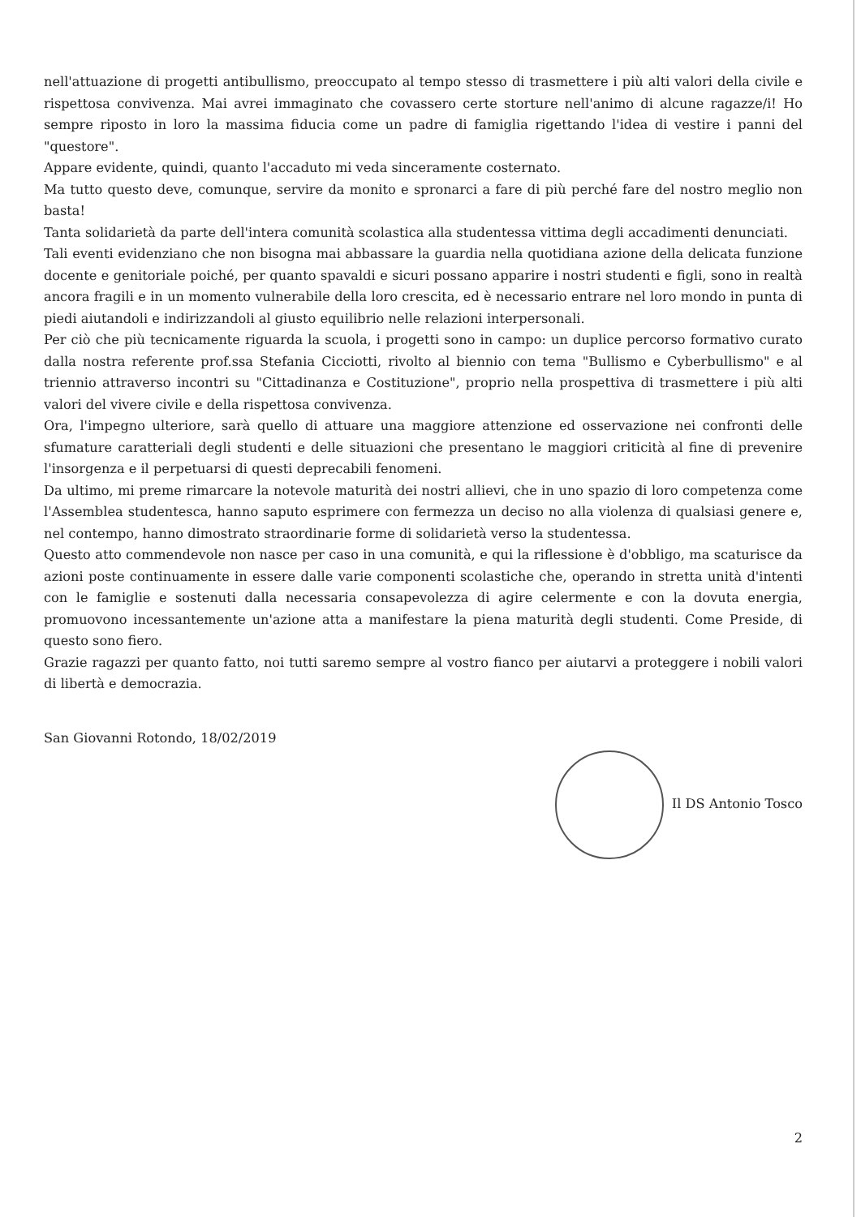nell'attuazione di progetti antibullismo, preoccupato al tempo stesso di trasmettere i più alti valori della civile e rispettosa convivenza. Mai avrei immaginato che covassero certe storture nell'animo di alcune ragazze/i! Ho sempre riposto in loro la massima fiducia come un padre di famiglia rigettando l'idea di vestire i panni del "questore".
Appare evidente, quindi, quanto l'accaduto mi veda sinceramente costernato.
Ma tutto questo deve, comunque, servire da monito e spronarci a fare di più perché fare del nostro meglio non basta!
Tanta solidarietà da parte dell'intera comunità scolastica alla studentessa vittima degli accadimenti denunciati.
Tali eventi evidenziano che non bisogna mai abbassare la guardia nella quotidiana azione della delicata funzione docente e genitoriale poiché, per quanto spavaldi e sicuri possano apparire i nostri studenti e figli, sono in realtà ancora fragili e in un momento vulnerabile della loro crescita, ed è necessario entrare nel loro mondo in punta di piedi aiutandoli e indirizzandoli al giusto equilibrio nelle relazioni interpersonali.
Per ciò che più tecnicamente riguarda la scuola, i progetti sono in campo: un duplice percorso formativo curato dalla nostra referente prof.ssa Stefania Cicciotti, rivolto al biennio con tema "Bullismo e Cyberbullismo" e al triennio attraverso incontri su "Cittadinanza e Costituzione", proprio nella prospettiva di trasmettere i più alti valori del vivere civile e della rispettosa convivenza.
Ora, l'impegno ulteriore, sarà quello di attuare una maggiore attenzione ed osservazione nei confronti delle sfumature caratteriali degli studenti e delle situazioni che presentano le maggiori criticità al fine di prevenire l'insorgenza e il perpetuarsi di questi deprecabili fenomeni.
Da ultimo, mi preme rimarcare la notevole maturità dei nostri allievi, che in uno spazio di loro competenza come l'Assemblea studentesca, hanno saputo esprimere con fermezza un deciso no alla violenza di qualsiasi genere e, nel contempo, hanno dimostrato straordinarie forme di solidarietà verso la studentessa.
Questo atto commendevole non nasce per caso in una comunità, e qui la riflessione è d'obbligo, ma scaturisce da azioni poste continuamente in essere dalle varie componenti scolastiche che, operando in stretta unità d'intenti con le famiglie e sostenuti dalla necessaria consapevolezza di agire celermente e con la dovuta energia, promuovono incessantemente un'azione atta a manifestare la piena maturità degli studenti. Come Preside, di questo sono fiero.
Grazie ragazzi per quanto fatto, noi tutti saremo sempre al vostro fianco per aiutarvi a proteggere i nobili valori di libertà e democrazia.
San Giovanni Rotondo, 18/02/2019
Il DS Antonio Tosco
2